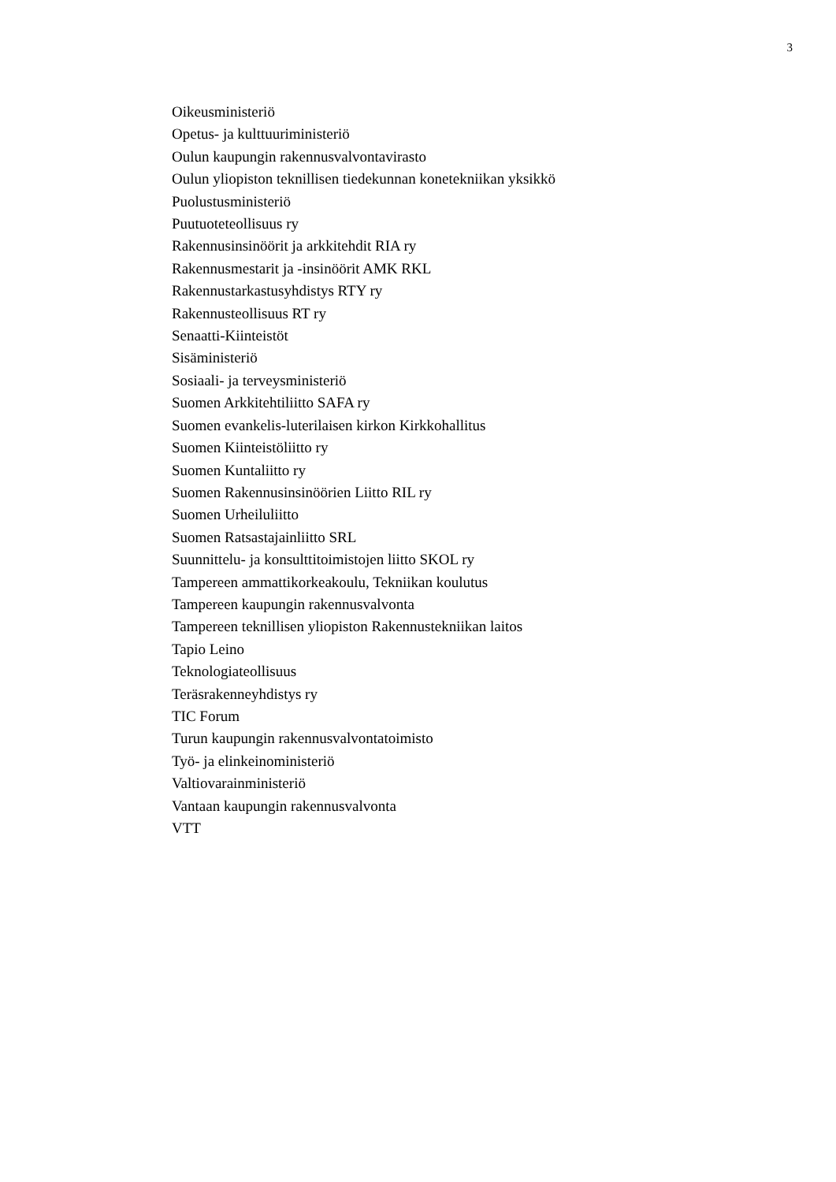3
Oikeusministeriö
Opetus- ja kulttuuriministeriö
Oulun kaupungin rakennusvalvontavirasto
Oulun yliopiston teknillisen tiedekunnan konetekniikan yksikkö
Puolustusministeriö
Puutuoteteollisuus ry
Rakennusinsinöörit ja arkkitehdit RIA ry
Rakennusmestarit ja -insinöörit AMK RKL
Rakennustarkastusyhdistys RTY ry
Rakennusteollisuus RT ry
Senaatti-Kiinteistöt
Sisäministeriö
Sosiaali- ja terveysministeriö
Suomen Arkkitehtiliitto SAFA ry
Suomen evankelis-luterilaisen kirkon Kirkkohallitus
Suomen Kiinteistöliitto ry
Suomen Kuntaliitto ry
Suomen Rakennusinsinöörien Liitto RIL ry
Suomen Urheiluliitto
Suomen Ratsastajainliitto SRL
Suunnittelu- ja konsulttitoimistojen liitto SKOL ry
Tampereen ammattikorkeakoulu, Tekniikan koulutus
Tampereen kaupungin rakennusvalvonta
Tampereen teknillisen yliopiston Rakennustekniikan laitos
Tapio Leino
Teknologiateollisuus
Teräsrakenneyhdistys ry
TIC Forum
Turun kaupungin rakennusvalvontatoimisto
Työ- ja elinkeinoministeriö
Valtiovarainministeriö
Vantaan kaupungin rakennusvalvonta
VTT